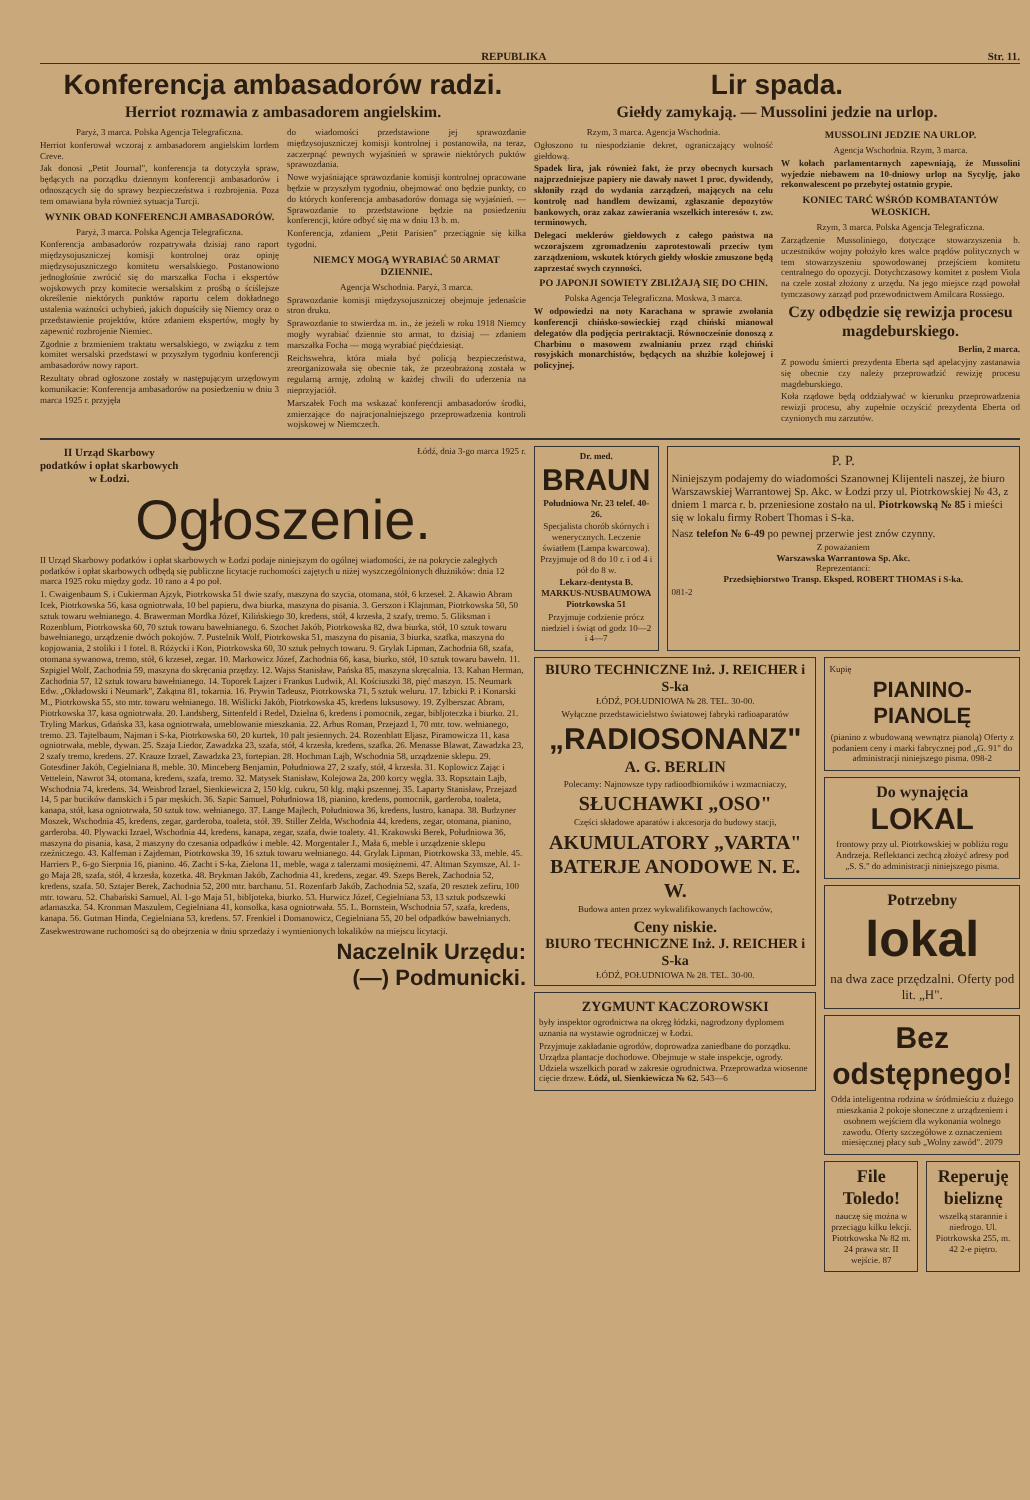REPUBLIKA Str. 11.
Konferencja ambasadorów radzi.
Herriot rozmawia z ambasadorem angielskim.
Paryż, 3 marca. Polska Agencja Telegraficzna.
Herriot konferował wczoraj z ambasadorem angielskim lordem Creve.
Jak donosi „Petit Journal", konferencja ta dotyczyła spraw, będących na porządku dziennym konferencji ambasadorów i odnoszących się do sprawy bezpieczeństwa i rozbrojenia. Poza tem omawiana była również sytuacja Turcji.
WYNIK OBAD KONFERENCJI AMBASADORÓW.
Paryż, 3 marca. Polska Agencja Telegraficzna.
Konferencja ambasadorów rozpatrywała dzisiaj rano raport międzysojuszniczej komisji kontrolnej oraz opinję międzysojuszniczego komitetu wersalskiego. Postanowiono jednogłośnie zwrócić się do marszałka Focha i ekspertów wojskowych przy komitecie wersalskim z prośbą o ściślejsze określenie niektórych punktów raportu celem dokładnego ustalenia ważności uchybień, jakich dopuściły się Niemcy oraz o przedstawienie projektów, które zdaniem ekspertów, mogły by zapewnić rozbrojenie Niemiec.
Zgodnie z brzmieniem traktatu wersalskiego, w związku z tem komitet wersalski przedstawi w przyszłym tygodniu konferencji ambasadorów nowy raport.
Rezultaty obrad ogłoszone zostały w następującym urzędowym komunikacie: Konferencja ambasadorów na posiedzeniu w dniu 3 marca 1925 r. przyjęła
do wiadomości przedstawione jej sprawozdanie międzysojuszniczej komisji kontrolnej i postanowiła, na teraz, zaczerpnąć pewnych wyjaśnień w sprawie niektórych puktów sprawozdania.
Nowe wyjaśniające sprawozdanie komisji kontrolnej opracowane będzie w przyszłym tygodniu, obejmować ono będzie punkty, co do których konferencja ambasadorów domaga się wyjaśnień. — Sprawozdanie to przedstawione będzie na posiedzeniu konferencji, które odbyć się ma w dniu 13 b. m.
Konferencja, zdaniem „Petit Parisien" przeciągnie się kilka tygodni.
NIEMCY MOGĄ WYRABIAĆ 50 ARMAT DZIENNIE.
Agencja Wschodnia. Paryż, 3 marca.
Sprawozdanie komisji międzysojuszniczej obejmuje jedenaście stron druku.
Sprawozdanie to stwierdza m. in., że jeżeli w roku 1918 Niemcy mogły wyrabiać dziennie sto armat, to dzisiaj — zdaniem marszałka Focha — mogą wyrabiać pięćdziesiąt.
Reichswehra, która miała być policją bezpieczeństwa, zreorganizowała się obecnie tak, że przeobrażoną została w regularną armję, zdolną w każdej chwili do uderzenia na nieprzyjaciół.
Marszałek Foch ma wskazać konferencji ambasadorów środki, zmierzające do najracjonalniejszego przeprowadzenia kontroli wojskowej w Niemczech.
Lir spada.
Giełdy zamykają. — Mussolini jedzie na urlop.
Rzym, 3 marca. Agencja Wschodnia.
Ogłoszono tu niespodzianie dekret, ograniczający wolność giełdową.
Spadek lira, jak również fakt, że przy obecnych kursach najprzedniejsze papiery nie dawały nawet 1 proc. dywidendy, skłoniły rząd do wydania zarządzeń, mających na celu kontrolę nad handlem dewizami, zgłaszanie depozytów bankowych, oraz zakaz zawierania wszelkich interesów t. zw. terminowych.
Delegaci meklerów giełdowych z całego państwa na wczorajszem zgromadzeniu zaprotestowali przeciw tym zarządzeniom, wskutek których giełdy włoskie zmuszone będą zaprzestać swych czynności.
PO JAPONJI SOWIETY ZBLIŻAJĄ SIĘ DO CHIN.
Polska Agencja Telegraficzna. Moskwa, 3 marca.
W odpowiedzi na noty Karachana w sprawie zwołania konferencji chińsko-sowieckiej rząd chiński mianował delegatów dla podjęcia pertraktacji. Równocześnie donoszą z Charbinu o masowem zwalnianiu przez rząd chiński rosyjskich monarchistów, będących na służbie kolejowej i policyjnej.
MUSSOLINI JEDZIE NA URLOP.
Agencja Wschodnia. Rzym, 3 marca.
W kołach parlamentarnych zapewniają, że Mussolini wyjedzie niebawem na 10-dniowy urlop na Sycylję, jako rekonwalescent po przebytej ostatnio grypie.
KONIEC TARĆ WŚRÓD KOMBATANTÓW WŁOSKICH.
Rzym, 3 marca. Polska Agencja Telegraficzna.
Zarządzenie Mussoliniego, dotyczące stowarzyszenia b. uczestników wojny położyło kres walce prądów politycznych w tem stowarzyszeniu spowodowanej przejściem komitetu centralnego do opozycji. Dotychczasowy komitet z posłem Viola na czele został złożony z urzędu. Na jego miejsce rząd powołał tymczasowy zarząd pod przewodnictwem Amilcara Rossiego.
Czy odbędzie się rewizja procesu magdeburskiego.
Berlin, 2 marca.
Z powodu śmierci prezydenta Eberta sąd apelacyjny zastanawia się obecnie czy należy przeprowadzić rewizję procesu magdeburskiego.
Koła rządowe będą oddziaływać w kierunku przeprowadzenia rewizji procesu, aby zupełnie oczyścić prezydenta Eberta od czynionych mu zarzutów.
II Urząd Skarbowy
podatków i opłat skarbowych
w Łodzi.
Łódź, dnia 3-go marca 1925 r.
Ogłoszenie.
II Urząd Skarbowy podatków i opłat skarbowych w Łodzi podaje niniejszym do ogólnej wiadomości, że na pokrycie zaległych podatków i opłat skarbowych odbędą się publiczne licytacje ruchomości zajętych u niżej wyszczególnionych dłużników: dnia 12 marca 1925 roku między godz. 10 rano a 4 po poł.
1. Cwaigenbaum S. i Cukierman Ajzyk, Piotrkowska 51 dwie szafy, maszyna do szycia, otomana, stół, 6 krzeseł. 2. Akawio Abram Icek, Piotrkowska 56, kasa ogniotrwała, 10 bel papieru, dwa biurka, maszyna do pisania. 3. Gerszon i Klajnman, Piotrkowska 50, 50 sztuk towaru wełnianego. 4. Brawerman Mordka Józef, Kilińskiego 30, kredens, stół, 4 krzesła, 2 szafy, tremo. 5. Gliksman i Rozenblum, Piotrkowska 60, 70 sztuk towaru bawełnianego. 6. Szochet Jakób, Piotrkowska 82, dwa biurka, stół, 10 sztuk towaru bawełnianego, urządzenie dwóch pokojów. 7. Pustelnik Wolf, Piotrkowska 51, maszyna do pisania, 3 biurka, szafka, maszyna do kopjowania, 2 stoliki i 1 fotel. 8. Różycki i Kon, Piotrkowska 60, 30 sztuk pełnych towaru. 9. Grylak Lipman, Zachodnia 68, szafa, otomana sywanowa, tremo, stół, 6 krzeseł, zegar. 10. Markowicz Józef, Zachodnia 66, kasa, biurko, stół, 10 sztuk towaru bawełn. 11. Szpigiel Wolf, Zachodnia 59, maszyna do skręcania przędzy. 12. Wajss Stanisław, Pańska 85, maszyna skręcalnia. 13. Kahan Herman, Zachodnia 57, 12 sztuk towaru bawełnianego. 14. Toporek Lajzer i Frankus Ludwik, Al. Kościuszki 38, pięć maszyn. 15. Neumark Edw. „Okładowski i Neumark", Zakątna 81, tokarnia. 16. Prywin Tadeusz, Piotrkowska 71, 5 sztuk weluru. 17. Izbicki P. i Konarski M., Piotrkowska 55, sto mtr. towaru wełnianego. 18. Wiślicki Jakób, Piotrkowska 45, kredens luksusowy. 19. Zylberszac Abram, Piotrkowska 37, kasa ogniotrwała. 20. Landsberg, Sittenfeld i Redel, Dzielna 6, kredens i pomocnik, zegar, bibljoteczka i biurko. 21. Tryling Markus, Gdańska 33, kasa ogniotrwała, umeblowanie mieszkania. 22. Arbus Roman, Przejazd 1, 70 mtr. tow. wełnianego, tremo. 23. Tajtelbaum, Najman i S-ka, Piotrkowska 60, 20 kurtek, 10 palt jesiennych. 24. Rozenblatt Eljasz, Piramowicza 11, kasa ogniotrwała, meble, dywan. 25. Szaja Liedor, Zawadzka 23, szafa, stół, 4 krzesła, kredens, szafka. 26. Menasse Blawat, Zawadzka 23, 2 szafy tremo, kredens. 27. Krauze Izrael, Zawadzka 23, fortepian. 28. Hochman Lajb, Wschodnia 58, urządzenie sklepu. 29. Gotesdiner Jakób, Cegielniana 8, meble. 30. Minceberg Benjamin, Południowa 27, 2 szafy, stół, 4 krzesła. 31. Koplowicz Zając i Vettelein, Nawrot 34, otomana, kredens, szafa, tremo. 32. Matysek Stanisław, Kolejowa 2a, 200 korcy węgla. 33. Ropsztain Lajb, Wschodnia 74, kredens. 34. Weisbrod Izrael, Sienkiewicza 2, 150 klg. cukru, 50 klg. mąki pszennej. 35. Laparty Stanisław, Przejazd 14, 5 par bucików damskich i 5 par męskich. 36. Szpic Samuel, Południowa 18, pianino, kredens, pomocnik, garderoba, toaleta, kanapa, stół, kasa ogniotrwała, 50 sztuk tow. wełnianego. 37. Lange Majlech, Południowa 36, kredens, lustro, kanapa. 38. Budzyner Moszek, Wschodnia 45, kredens, zegar, garderoba, toaleta, stół. 39. Stiller Zelda, Wschodnia 44, kredens, zegar, otomana, pianino, garderoba. 40. Plywacki Izrael, Wschodnia 44, kredens, kanapa, zegar, szafa, dwie toalety. 41. Krakowski Berek, Południowa 36, maszyna do pisania, kasa, 2 maszyny do czesania odpadków i meble. 42. Morgentaler J., Mała 6, meble i urządzenie sklepu rzeźniczego. 43. Kalfeman i Zajdeman, Piotrkowska 39, 16 sztuk towaru wełnianego. 44. Grylak Lipman, Piotrkowska 33, meble. 45. Harriers P., 6-go Sierpnia 16, pianino. 46. Zacht i S-ka, Zielona 11, meble, waga z talerzami mosiężnemi. 47. Altman Szymsze, Al. 1-go Maja 28, szafa, stół, 4 krzesła, kozetka. 48. Brykman Jakób, Zachodnia 41, kredens, zegar. 49. Szeps Berek, Zachodnia 52, kredens, szafa. 50. Sztajer Berek, Zachodnia 52, 200 mtr. barchanu. 51. Rozenfarb Jakób, Zachodnia 52, szafa, 20 resztek zefiru, 100 mtr. towaru. 52. Chabański Samuel, Al. 1-go Maja 51, bibljoteka, biurko. 53. Hurwicz Józef, Cegielniana 53, 13 sztuk podszewki adamaszka. 54. Kronman Maszulem, Cegielniana 41, konsolka, kasa ogniotrwała. 55. L. Bornstein, Wschodnia 57, szafa, kredens, kanapa. 56. Gutman Hinda, Cegielniana 53, kredens. 57. Frenkiel i Domanowicz, Cegielniana 55, 20 bel odpadków bawełnianych.
Zasekwestrowane ruchomości są do obejrzenia w dniu sprzedaży i wymienionych lokalików na miejscu licytacji.
Naczelnik Urzędu:
(—) Podmunicki.
Dr. med.
BRAUN
Południowa Nr. 23 telef. 40-26.
Specjalista chorób skórnych i wenerycznych. Leczenie światłem (Lampa kwarcowa). Przyjmuje od 8 do 10 r. i od 4 i pół do 8 w.
Lekarz-dentysta B. MARKUS-NUSBAUMOWA Piotrkowska 51
Przyjmuje codzienie prócz niedziel i świąt od godz 10—2 i 4—7
P. P.
Niniejszym podajemy do wiadomości Szanownej Klijenteli naszej, że biuro Warszawskiej Warrantowej Sp. Akc. w Łodzi przy ul. Piotrkowskiej № 43, z dniem 1 marca r. b. przeniesione zostało na ul. Piotrkowską № 85 i mieści się w lokalu firmy Robert Thomas i S-ka.
Nasz telefon № 6-49 po pewnej przerwie jest znów czynny.
Z poważaniem
Warszawska Warrantowa Sp. Akc.
Reprezentanci:
Przedsiębiorstwo Transp. Eksped. ROBERT THOMAS i S-ka.
081-2
BIURO TECHNICZNE Inż. J. REICHER i S-ka
ŁÓDŹ, POŁUDNIOWA № 28. TEL. 30-00.
Wyłączne przedstawicielstwo światowej fabryki radioaparatów
„RADIOSONANZ"
A. G. BERLIN
Polecamy: Najnowsze typy radioodbiorników i wzmacniaczy,
SŁUCHAWKI „OSO"
Części składowe aparatów i akcesorja do budowy stacji,
AKUMULATORY „VARTA"
BATERJE ANODOWE N. E. W.
Budowa anten przez wykwalifikowanych fachowców,
Ceny niskie.
BIURO TECHNICZNE Inż. J. REICHER i S-ka
ŁÓDŹ, POŁUDNIOWA № 28. TEL. 30-00.
ZYGMUNT KACZOROWSKI
były inspektor ogrodnictwa na okręg łódzki, nagrodzony dyplomem uznania na wystawie ogrodniczej w Łodzi.
Przyjmuje zakładanie ogrodów, doprowadza zaniedbane do porządku. Urządza plantacje dochodowe. Obejmuje w stałe inspekcje, ogrody. Udziela wszelkich porad w zakresie ogrodnictwa. Przeprowadza wiosenne cięcie drzew. Łódź, ul. Sienkiewicza № 62. 543—6
Kupię
PIANINO-PIANOLĘ
(pianino z wbudowaną wewnątrz pianolą) Oferty z podaniem ceny i marki fabrycznej pod „G. 91" do administracji niniejszego pisma. 098-2
Do wynajęcia
LOKAL
frontowy przy ul. Piotrkowskiej w pobliżu rogu Andrzeja. Reflektanci zechcą złożyć adresy pod „S. S." do administracji niniejszego pisma.
Potrzebny
lokal
na dwa zace przędzalni. Oferty pod lit. „H".
Bez odstępnego!
Odda inteligentna rodzina w śródmieściu z dużego mieszkania 2 pokoje słoneczne z urządzeniem i osobnem wejściem dla wykonania wolnego zawodu. Oferty szczegółowe z oznaczeniem miesięcznej płacy sub „Wolny zawód". 2079
File Toledo!
nauczę się można w przeciągu kilku lekcji. Piotrkowska № 82 m. 24 prawa str. II wejście. 87
Reperuję bieliznę
wszelką starannie i niedrogo. Ul. Piotrkowska 255, m. 42 2-e piętro.